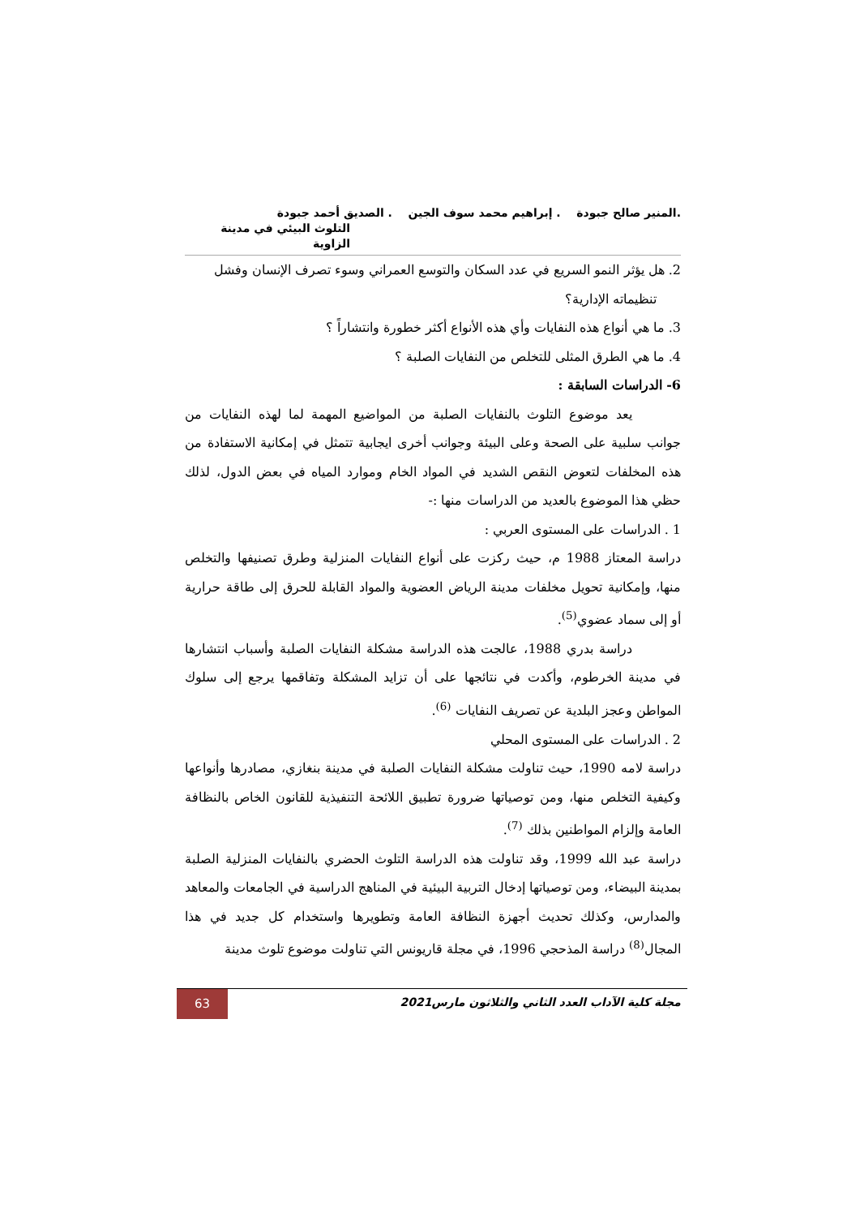.المنير صالح جبودة . إبراهيم محمد سوف الجين . الصديق أحمد جبودة
التلوث البيئي في مدينة الزاوية
2. هل يؤثر النمو السريع في عدد السكان والتوسع العمراني وسوء تصرف الإنسان وفشل
تنظيماته الإدارية؟
3. ما هي أنواع هذه النفايات وأي هذه الأنواع أكثر خطورة وانتشاراً ؟
4. ما هي الطرق المثلى للتخلص من النفايات الصلبة ؟
6- الدراسات السابقة :
يعد موضوع التلوث بالنفايات الصلبة من المواضيع المهمة لما لهذه النفايات من جوانب سلبية على الصحة وعلى البيئة وجوانب أخرى ايجابية تتمثل في إمكانية الاستفادة من هذه المخلفات لتعوض النقص الشديد في المواد الخام وموارد المياه في بعض الدول، لذلك حظي هذا الموضوع بالعديد من الدراسات منها :-
1 . الدراسات على المستوى العربي :
دراسة المعتاز 1988 م، حيث ركزت على أنواع النفايات المنزلية وطرق تصنيفها والتخلص منها، وإمكانية تحويل مخلفات مدينة الرياض العضوية والمواد القابلة للحرق إلى طاقة حرارية أو إلى سماد عضوي<sup>(5)</sup>.
دراسة بدري 1988، عالجت هذه الدراسة مشكلة النفايات الصلبة وأسباب انتشارها في مدينة الخرطوم، وأكدت في نتائجها على أن تزايد المشكلة وتفاقمها يرجع إلى سلوك المواطن وعجز البلدية عن تصريف النفايات <sup>(6)</sup>.
2 . الدراسات على المستوى المحلي
دراسة لامه 1990، حيث تناولت مشكلة النفايات الصلبة في مدينة بنغازي، مصادرها وأنواعها وكيفية التخلص منها، ومن توصياتها ضرورة تطبيق اللائحة التنفيذية للقانون الخاص بالنظافة العامة وإلزام المواطنين بذلك <sup>(7)</sup>.
دراسة عبد الله 1999، وقد تناولت هذه الدراسة التلوث الحضري بالنفايات المنزلية الصلبة بمدينة البيضاء، ومن توصياتها إدخال التربية البيئية في المناهج الدراسية في الجامعات والمعاهد والمدارس، وكذلك تحديث أجهزة النظافة العامة وتطويرها واستخدام كل جديد في هذا المجال<sup>(8)</sup> دراسة المذحجي 1996، في مجلة قاريونس التي تناولت موضوع تلوث مدينة
مجلة كلية الآداب العدد الثاني والثلاثون مارس2021
63